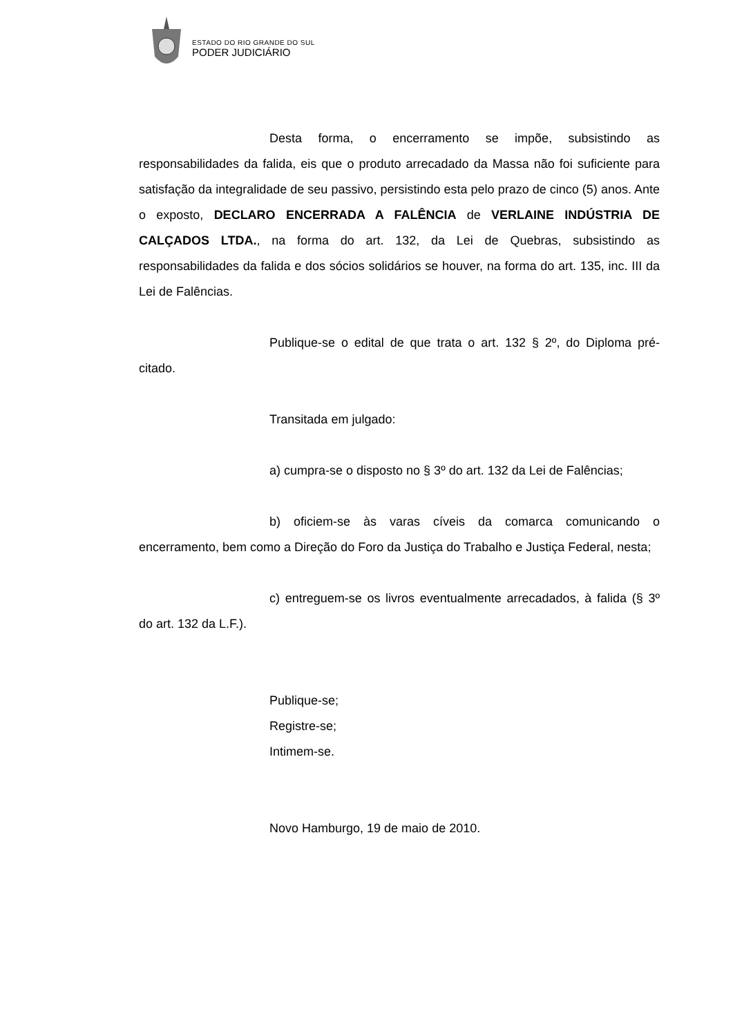ESTADO DO RIO GRANDE DO SUL
PODER JUDICIÁRIO
Desta forma, o encerramento se impõe, subsistindo as responsabilidades da falida, eis que o produto arrecadado da Massa não foi suficiente para satisfação da integralidade de seu passivo, persistindo esta pelo prazo de cinco (5) anos. Ante o exposto, DECLARO ENCERRADA A FALÊNCIA de VERLAINE INDÚSTRIA DE CALÇADOS LTDA., na forma do art. 132, da Lei de Quebras, subsistindo as responsabilidades da falida e dos sócios solidários se houver, na forma do art. 135, inc. III da Lei de Falências.
Publique-se o edital de que trata o art. 132 § 2º, do Diploma pré-citado.
Transitada em julgado:
a) cumpra-se o disposto no § 3º do art. 132 da Lei de Falências;
b) oficiem-se às varas cíveis da comarca comunicando o encerramento, bem como a Direção do Foro da Justiça do Trabalho e Justiça Federal, nesta;
c) entreguem-se os livros eventualmente arrecadados, à falida (§ 3º do art. 132 da L.F.).
Publique-se;
Registre-se;
Intimem-se.
Novo Hamburgo, 19 de maio de 2010.